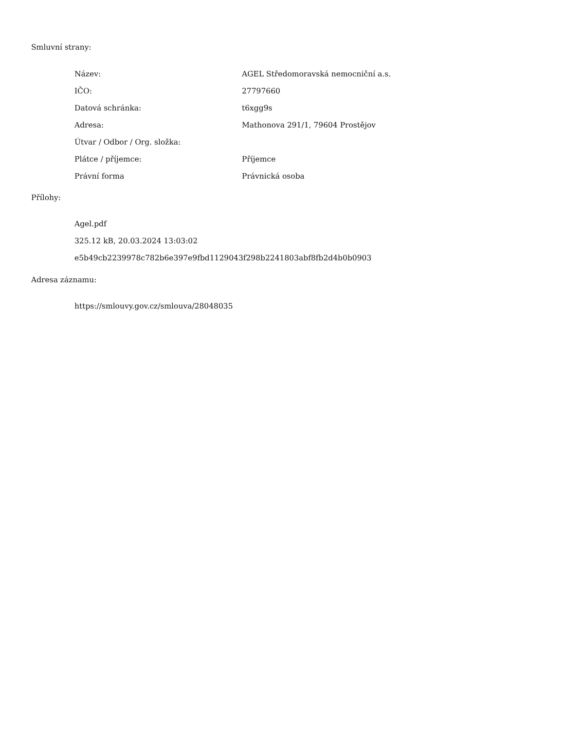Smluvní strany:
| Název: | AGEL Středomoravská nemocniční a.s. |
| IČO: | 27797660 |
| Datová schránka: | t6xgg9s |
| Adresa: | Mathonova 291/1, 79604 Prostějov |
| Útvar / Odbor / Org. složka: | |
| Plátce / příjemce: | Příjemce |
| Právní forma | Právnická osoba |
Přílohy:
Agel.pdf
325.12 kB, 20.03.2024 13:03:02
e5b49cb2239978c782b6e397e9fbd1129043f298b2241803abf8fb2d4b0b0903
Adresa záznamu:
https://smlouvy.gov.cz/smlouva/28048035